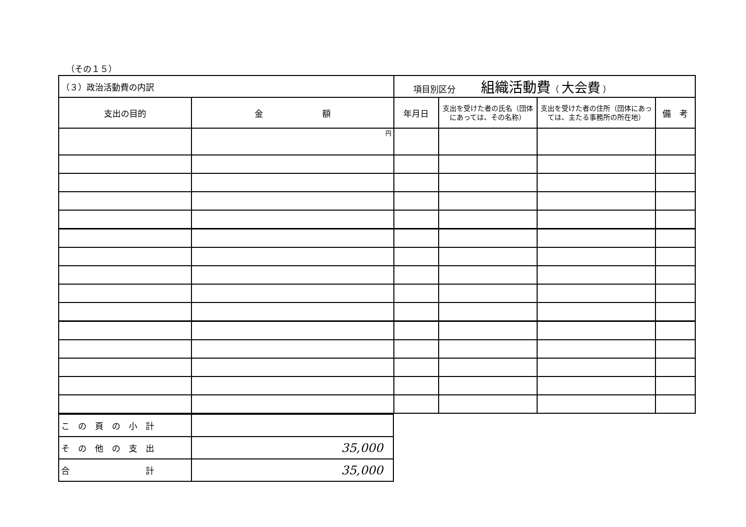（その１５）
| （３）政治活動費の内訳 | | 項目別区分 組織活動費 （ 大会費 ） | | | |
| 支出の目的 | 金 額 | 年月日 | 支出を受けた者の氏名（団体にあっては、その名称） | 支出を受けた者の住所（団体にあっては、主たる事務所の所在地） | 備 考 |
| | 円 | | | | |
| こ の 頁 の 小 計 | |
| そ の 他 の 支 出 | 35,000 |
| 合 計 | 35,000 |